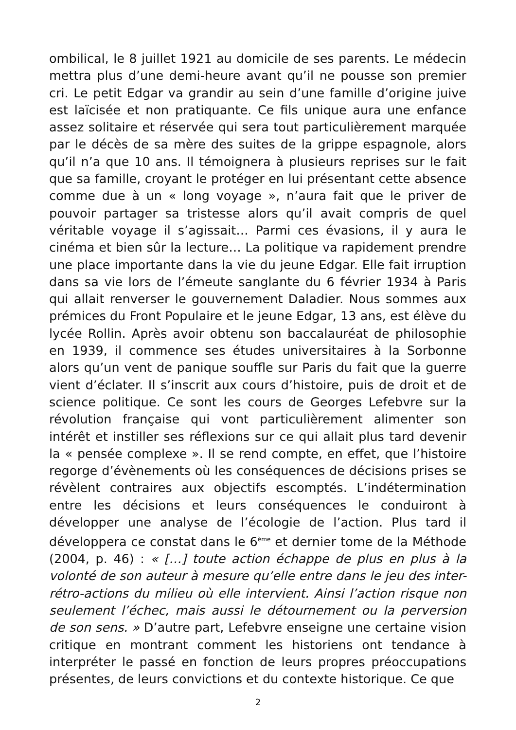ombilical, le 8 juillet 1921 au domicile de ses parents. Le médecin mettra plus d’une demi-heure avant qu’il ne pousse son premier cri. Le petit Edgar va grandir au sein d’une famille d’origine juive est laïcisée et non pratiquante. Ce fils unique aura une enfance assez solitaire et réservée qui sera tout particulièrement marquée par le décès de sa mère des suites de la grippe espagnole, alors qu’il n’a que 10 ans. Il témoignera à plusieurs reprises sur le fait que sa famille, croyant le protéger en lui présentant cette absence comme due à un « long voyage », n’aura fait que le priver de pouvoir partager sa tristesse alors qu’il avait compris de quel véritable voyage il s’agissait… Parmi ces évasions, il y aura le cinéma et bien sûr la lecture… La politique va rapidement prendre une place importante dans la vie du jeune Edgar. Elle fait irruption dans sa vie lors de l’émeute sanglante du 6 février 1934 à Paris qui allait renverser le gouvernement Daladier. Nous sommes aux prémices du Front Populaire et le jeune Edgar, 13 ans, est élève du lycée Rollin. Après avoir obtenu son baccalauréat de philosophie en 1939, il commence ses études universitaires à la Sorbonne alors qu’un vent de panique souffle sur Paris du fait que la guerre vient d’éclater. Il s’inscrit aux cours d’histoire, puis de droit et de science politique. Ce sont les cours de Georges Lefebvre sur la révolution française qui vont particulièrement alimenter son intérêt et instiller ses réflexions sur ce qui allait plus tard devenir la « pensée complexe ». Il se rend compte, en effet, que l’histoire regorge d’évènements où les conséquences de décisions prises se révèlent contraires aux objectifs escomptés. L’indétermination entre les décisions et leurs conséquences le conduiront à développer une analyse de l’écologie de l’action. Plus tard il développera ce constat dans le 6<sup>ème</sup> et dernier tome de la Méthode (2004, p. 46) : « […] toute action échappe de plus en plus à la volonté de son auteur à mesure qu’elle entre dans le jeu des inter-rétro-actions du milieu où elle intervient. Ainsi l’action risque non seulement l’échec, mais aussi le détournement ou la perversion de son sens. » D’autre part, Lefebvre enseigne une certaine vision critique en montrant comment les historiens ont tendance à interpréter le passé en fonction de leurs propres préoccupations présentes, de leurs convictions et du contexte historique. Ce que
2